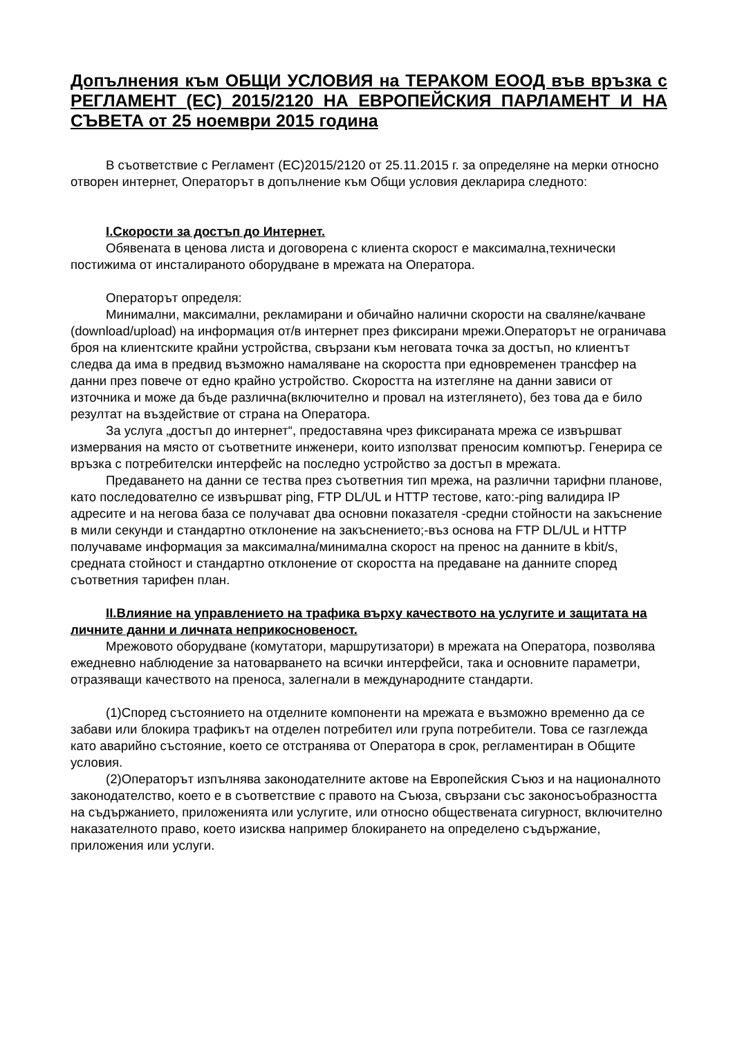Допълнения към ОБЩИ УСЛОВИЯ на ТЕРАКОМ ЕООД във връзка с РЕГЛАМЕНТ (ЕС) 2015/2120 НА ЕВРОПЕЙСКИЯ ПАРЛАМЕНТ И НА СЪВЕТА от 25 ноември 2015 година
В съответствие с Регламент (ЕС)2015/2120 от 25.11.2015 г. за определяне на мерки относно отворен интернет, Операторът в допълнение към Общи условия декларира следното:
I.Скорости за достъп до Интернет.
Обявената в ценова листа и договорена с клиента скорост е максимална,технически постижима от инсталираното оборудване в мрежата на Оператора.
Операторът определя:
Минимални, максимални, рекламирани и обичайно налични скорости на сваляне/качване (download/upload) на информация от/в интернет през фиксирани мрежи.Операторът не ограничава броя на клиентските крайни устройства, свързани към неговата точка за достъп, но клиентът следва да има в предвид възможно намаляване на скоростта при едновременен трансфер на данни през повече от едно крайно устройство. Скоростта на изтегляне на данни зависи от източника и може да бъде различна(включително и провал на изтеглянето), без това да е било резултат на въздействие от страна на Оператора.
За услуга „достъп до интернет“, предоставяна чрез фиксираната мрежа се извършват измервания на място от съответните инженери, които използват преносим компютър. Генерира се връзка с потребителски интерфейс на последно устройство за достъп в мрежата.
Предаването на данни се тества през съответния тип мрежа, на различни тарифни планове, като последователно се извършват ping, FTP DL/UL и HTTP тестове, като:-ping валидира IP адресите и на негова база се получават два основни показателя -средни стойности на закъснение в мили секунди и стандартно отклонение на закъснението;-въз основа на FTP DL/UL и HTTP получаваме информация за максимална/минимална скорост на пренос на данните в kbit/s, средната стойност и стандартно отклонение от скоростта на предаване на данните според съответния тарифен план.
II.Влияние на управлението на трафика върху качеството на услугите и защитата на личните данни и личната неприкосновеност.
Мрежовото оборудване (комутатори, маршрутизатори) в мрежата на Оператора, позволява ежедневно наблюдение за натоварването на всички интерфейси, така и основните параметри, отразяващи качеството на преноса, залегнали в международните стандарти.
(1)Според състоянието на отделните компоненти на мрежата е възможно временно да се забави или блокира трафикът на отделен потребител или група потребители. Това се rазглежда като аварийно състояние, което се отстранява от Оператора в срок, регламентиран в Общите условия.
(2)Операторът изпълнява законодателните актове на Европейския Съюз и на националното законодателство, което е в съответствие с правото на Съюза, свързани със законосъобразността на съдържанието, приложенията или услугите, или относно обществената сигурност, включително наказателното право, което изисква например блокирането на определено съдържание, приложения или услуги.